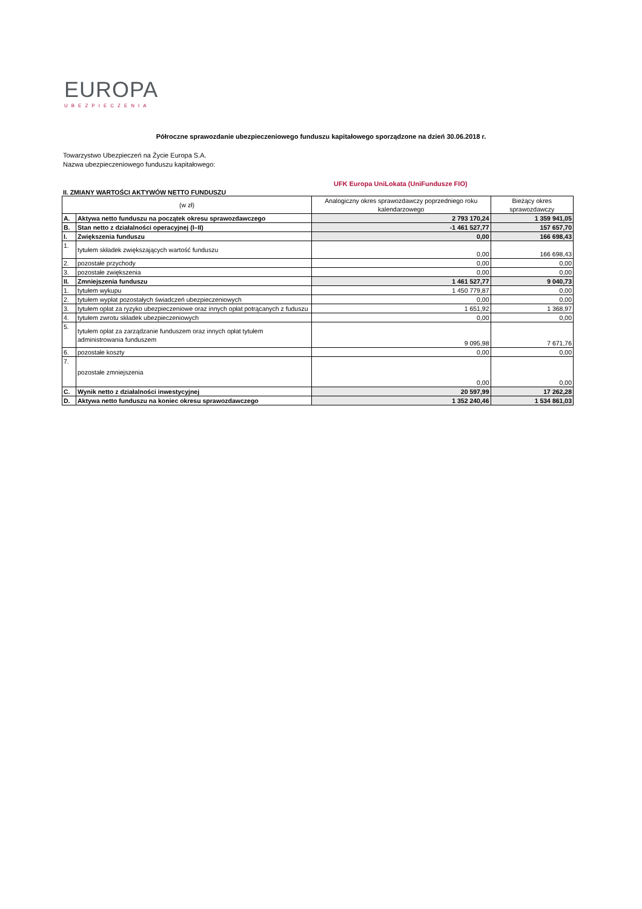EUROPA
UBEZPIECZENIA
Półroczne sprawozdanie ubezpieczeniowego funduszu kapitałowego sporządzone na dzień 30.06.2018 r.
Towarzystwo Ubezpieczeń na Życie Europa S.A.
Nazwa ubezpieczeniowego funduszu kapitałowego:
UFK Europa UniLokata (UniFundusze FIO)
II. ZMIANY WARTOŚCI AKTYWÓW NETTO FUNDUSZU
| (w zł) | | Analogiczny okres sprawozdawczy poprzedniego roku kalendarzowego | Bieżący okres sprawozdawczy |
| --- | --- | --- | --- |
| A. | Aktywa netto funduszu na początek okresu sprawozdawczego | 2 793 170,24 | 1 359 941,05 |
| B. | Stan netto z działalności operacyjnej (I–II) | -1 461 527,77 | 157 657,70 |
| I. | Zwiększenia funduszu | 0,00 | 166 698,43 |
| 1. | tytułem składek zwiększających wartość funduszu | 0,00 | 166 698,43 |
| 2. | pozostałe przychody | 0,00 | 0,00 |
| 3. | pozostałe zwiększenia | 0,00 | 0,00 |
| II. | Zmniejszenia funduszu | 1 461 527,77 | 9 040,73 |
| 1. | tytułem wykupu | 1 450 779,87 | 0,00 |
| 2. | tytułem wypłat pozostałych świadczeń ubezpieczeniowych | 0,00 | 0,00 |
| 3. | tytułem opłat za ryzyko ubezpieczeniowe oraz innych opłat potrącanych z fuduszu | 1 651,92 | 1 368,97 |
| 4. | tytułem zwrotu składek ubezpieczeniowych | 0,00 | 0,00 |
| 5. | tytułem opłat za zarządzanie funduszem oraz innych opłat tytułem administrowania funduszem | 9 095,98 | 7 671,76 |
| 6. | pozostałe koszty | 0,00 | 0,00 |
| 7. | pozostałe zmniejszenia | 0,00 | 0,00 |
| C. | Wynik netto z działalności inwestycyjnej | 20 597,99 | 17 262,28 |
| D. | Aktywa netto funduszu na koniec okresu sprawozdawczego | 1 352 240,46 | 1 534 861,03 |